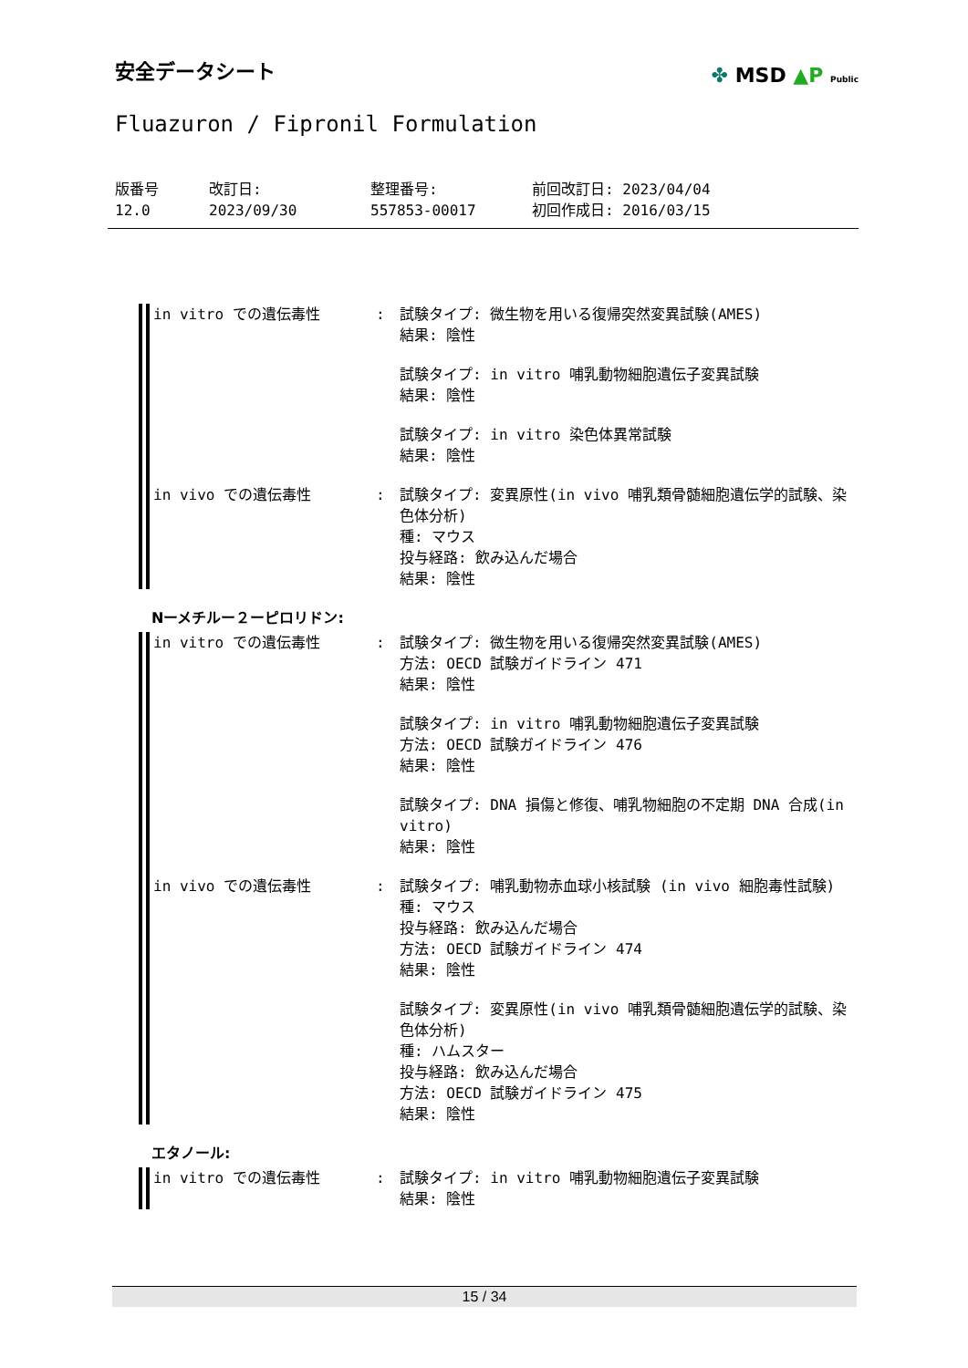✤ MSD ▲P Public
安全データシート
Fluazuron / Fipronil Formulation
版番号
12.0
改訂日:
2023/09/30
整理番号:
557853-00017
前回改訂日: 2023/04/04
初回作成日: 2016/03/15
in vitro での遺伝毒性 : 試験タイプ: 微生物を用いる復帰突然変異試験(AMES)
結果: 陰性
試験タイプ: in vitro 哺乳動物細胞遺伝子変異試験
結果: 陰性
試験タイプ: in vitro 染色体異常試験
結果: 陰性
in vivo での遺伝毒性 : 試験タイプ: 変異原性(in vivo 哺乳類骨髄細胞遺伝学的試験、染色体分析)
種: マウス
投与経路: 飲み込んだ場合
結果: 陰性
Nーメチルー２ーピロリドン:
in vitro での遺伝毒性 : 試験タイプ: 微生物を用いる復帰突然変異試験(AMES)
方法: OECD 試験ガイドライン 471
結果: 陰性
試験タイプ: in vitro 哺乳動物細胞遺伝子変異試験
方法: OECD 試験ガイドライン 476
結果: 陰性
試験タイプ: DNA 損傷と修復、哺乳物細胞の不定期 DNA 合成(in vitro)
結果: 陰性
in vivo での遺伝毒性 : 試験タイプ: 哺乳動物赤血球小核試験 (in vivo 細胞毒性試験)
種: マウス
投与経路: 飲み込んだ場合
方法: OECD 試験ガイドライン 474
結果: 陰性
試験タイプ: 変異原性(in vivo 哺乳類骨髄細胞遺伝学的試験、染色体分析)
種: ハムスター
投与経路: 飲み込んだ場合
方法: OECD 試験ガイドライン 475
結果: 陰性
エタノール:
in vitro での遺伝毒性 : 試験タイプ: in vitro 哺乳動物細胞遺伝子変異試験
結果: 陰性
15 / 34